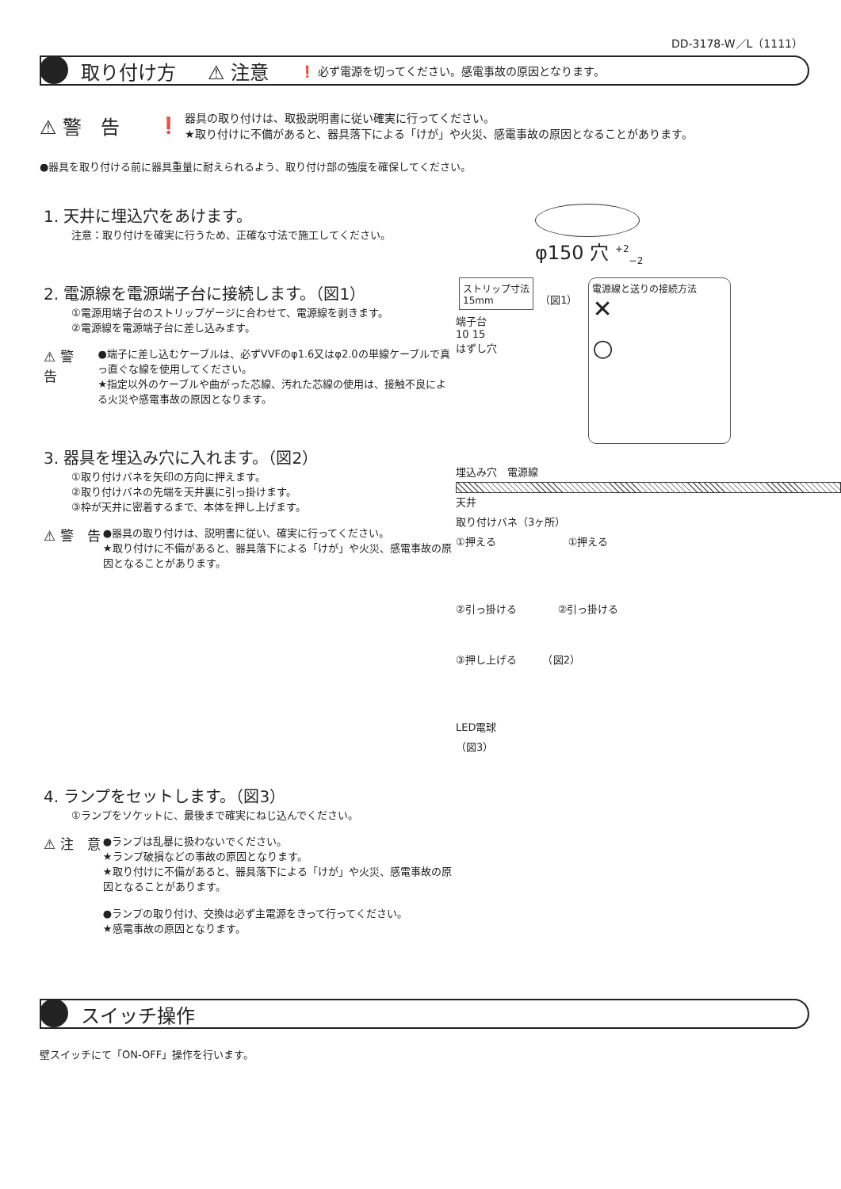DD-3178-W／L（1111）
取り付け方 ⚠ 注意
❗ 必ず電源を切ってください。感電事故の原因となります。
⚠ 警　告 ❗
器具の取り付けは、取扱説明書に従い確実に行ってください。
★取り付けに不備があると、器具落下による「けが」や火災、感電事故の原因となることがあります。
●器具を取り付ける前に器具重量に耐えられるよう、取り付け部の強度を確保してください。
1. 天井に埋込穴をあけます。
注意：取り付けを確実に行うため、正確な寸法で施工してください。
2. 電源線を電源端子台に接続します。（図1）
①電源用端子台のストリップゲージに合わせて、電源線を剥きます。
②電源線を電源端子台に差し込みます。
⚠ 警　告
●端子に差し込むケーブルは、必ずVVFのφ1.6又はφ2.0の単線ケーブルで真っ直ぐな線を使用してください。
★指定以外のケーブルや曲がった芯線、汚れた芯線の使用は、接触不良による火災や感電事故の原因となります。
3. 器具を埋込み穴に入れます。（図2）
①取り付けバネを矢印の方向に押えます。
②取り付けバネの先端を天井裏に引っ掛けます。
③枠が天井に密着するまで、本体を押し上げます。
⚠ 警　告
●器具の取り付けは、説明書に従い、確実に行ってください。
★取り付けに不備があると、器具落下による「けが」や火災、感電事故の原因となることがあります。
4. ランプをセットします。（図3）
①ランプをソケットに、最後まで確実にねじ込んでください。
⚠ 注　意
●ランプは乱暴に扱わないでください。
★ランプ破損などの事故の原因となります。
★取り付けに不備があると、器具落下による「けが」や火災、感電事故の原因となることがあります。
●ランプの取り付け、交換は必ず主電源をきって行ってください。
★感電事故の原因となります。
φ150 穴 <sup>+2</sup><sub>−2</sub>
ストリップ寸法
15mm
（図1）
端子台
10 15
はずし穴
電源線と送りの接続方法
✕
○
埋込み穴　電源線
天井
取り付けバネ（3ヶ所）
①押える　　　　　　　①押える
②引っ掛ける　　　　②引っ掛ける
③押し上げる　　　（図2）
LED電球
（図3）
スイッチ操作
壁スイッチにて「ON-OFF」操作を行います。